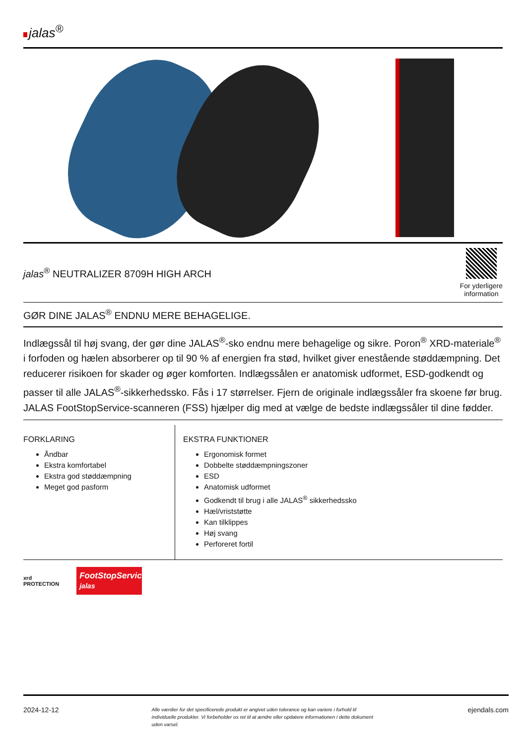jalas<sup>®</sup>
jalas<sup>®</sup> NEUTRALIZER 8709H HIGH ARCH
For yderligere
information
GØR DINE JALAS<sup>®</sup> ENDNU MERE BEHAGELIGE.
Indlægssål til høj svang, der gør dine JALAS<sup>®</sup>-sko endnu mere behagelige og sikre. Poron<sup>®</sup> XRD-materiale<sup>®</sup> i forfoden og hælen absorberer op til 90 % af energien fra stød, hvilket giver enestående støddæmpning. Det reducerer risikoen for skader og øger komforten. Indlægssålen er anatomisk udformet, ESD-godkendt og passer til alle JALAS<sup>®</sup>-sikkerhedssko. Fås i 17 størrelser. Fjern de originale indlægssåler fra skoene før brug. JALAS FootStopService-scanneren (FSS) hjælper dig med at vælge de bedste indlægssåler til dine fødder.
FORKLARING
Åndbar
Ekstra komfortabel
Ekstra god støddæmpning
Meget god pasform
EKSTRA FUNKTIONER
Ergonomisk formet
Dobbelte støddæmpningszoner
ESD
Anatomisk udformet
Godkendt til brug i alle JALAS<sup>®</sup> sikkerhedssko
Hæl/vriststøtte
Kan tilklippes
Høj svang
Perforeret fortil
xrd
PROTECTION
FootStopService jalas
2024-12-12 Alle værdier for det specificerede produkt er angivet uden tolerance og kan variere i forhold til individuelle produkter. Vi forbeholder os ret til at ændre eller opdatere informationen i dette dokument uden varsel. ejendals.com